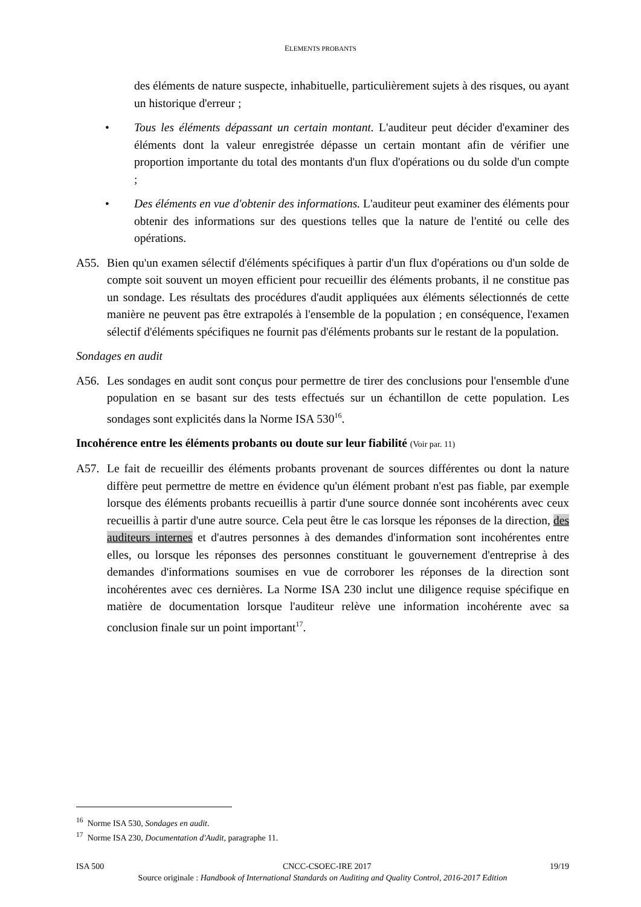ELEMENTS PROBANTS
des éléments de nature suspecte, inhabituelle, particulièrement sujets à des risques, ou ayant un historique d'erreur ;
• Tous les éléments dépassant un certain montant. L'auditeur peut décider d'examiner des éléments dont la valeur enregistrée dépasse un certain montant afin de vérifier une proportion importante du total des montants d'un flux d'opérations ou du solde d'un compte ;
• Des éléments en vue d'obtenir des informations. L'auditeur peut examiner des éléments pour obtenir des informations sur des questions telles que la nature de l'entité ou celle des opérations.
A55. Bien qu'un examen sélectif d'éléments spécifiques à partir d'un flux d'opérations ou d'un solde de compte soit souvent un moyen efficient pour recueillir des éléments probants, il ne constitue pas un sondage. Les résultats des procédures d'audit appliquées aux éléments sélectionnés de cette manière ne peuvent pas être extrapolés à l'ensemble de la population ; en conséquence, l'examen sélectif d'éléments spécifiques ne fournit pas d'éléments probants sur le restant de la population.
Sondages en audit
A56. Les sondages en audit sont conçus pour permettre de tirer des conclusions pour l'ensemble d'une population en se basant sur des tests effectués sur un échantillon de cette population. Les sondages sont explicités dans la Norme ISA 530<sup>16</sup>.
Incohérence entre les éléments probants ou doute sur leur fiabilité (Voir par. 11)
A57. Le fait de recueillir des éléments probants provenant de sources différentes ou dont la nature diffère peut permettre de mettre en évidence qu'un élément probant n'est pas fiable, par exemple lorsque des éléments probants recueillis à partir d'une source donnée sont incohérents avec ceux recueillis à partir d'une autre source. Cela peut être le cas lorsque les réponses de la direction, des auditeurs internes et d'autres personnes à des demandes d'information sont incohérentes entre elles, ou lorsque les réponses des personnes constituant le gouvernement d'entreprise à des demandes d'informations soumises en vue de corroborer les réponses de la direction sont incohérentes avec ces dernières. La Norme ISA 230 inclut une diligence requise spécifique en matière de documentation lorsque l'auditeur relève une information incohérente avec sa conclusion finale sur un point important<sup>17</sup>.
<sup>16</sup> Norme ISA 530, Sondages en audit.
<sup>17</sup> Norme ISA 230, Documentation d'Audit, paragraphe 11.
ISA 500 CNCC-CSOEC-IRE 2017 19/19
Source originale : Handbook of International Standards on Auditing and Quality Control, 2016-2017 Edition